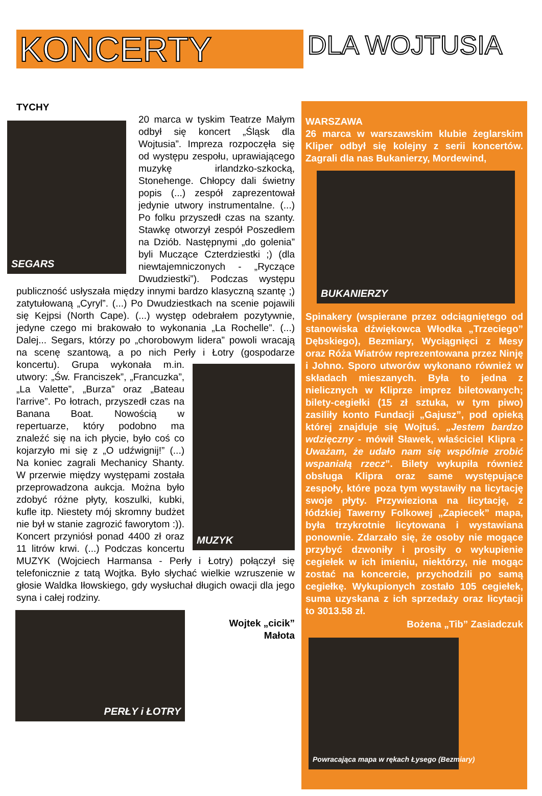KONCERTY
DLA WOJTUSIA
TYCHY
SEGARS
20 marca w tyskim Teatrze Małym odbył się koncert „Śląsk dla Wojtusia”. Impreza rozpoczęła się od występu zespołu, uprawiającego muzykę irlandzko-szkocką, Stonehenge. Chłopcy dali świetny popis (...) zespół zaprezentował jedynie utwory instrumentalne. (...) Po folku przyszedł czas na szanty. Stawkę otworzył zespół Poszedłem na Dziób. Następnymi „do golenia” byli Muczące Czterdziestki ;) (dla niewtajemniczonych - „Ryczące Dwudziestki”). Podczas występu publiczność usłyszała między innymi bardzo klasyczną szantę ;) zatytułowaną „Cyryl”. (...) Po Dwudziestkach na scenie pojawili się Kejpsi (North Cape). (...) występ odebrałem pozytywnie, jedyne czego mi brakowało to wykonania „La Rochelle”. (...) Dalej... Segars, którzy po „chorobowym lidera” powoli wracają na scenę szantową, a po nich Perły i Łotry
MUZYK
(gospodarze koncertu). Grupa wykonała m.in. utwory: „Św. Franciszek”, „Francuzka”, „La Valette”, „Burza” oraz „Bateau l'arrive”. Po łotrach, przyszedł czas na Banana Boat. Nowością w repertuarze, który podobno ma znaleźć się na ich płycie, było coś co kojarzyło mi się z „O udźwignij!” (...) Na koniec zagrali Mechanicy Shanty. W przerwie między występami została przeprowadzona aukcja. Można było zdobyć różne płyty, koszulki, kubki, kufle itp. Niestety mój skromny budżet nie był w stanie zagrozić faworytom :)). Koncert przyniósł ponad 4400 zł oraz 11 litrów krwi. (...) Podczas koncertu MUZYK (Wojciech Harmansa - Perły i Łotry) połączył się telefonicznie z tatą Wojtka. Było słychać wielkie wzruszenie w głosie Waldka Iłowskiego, gdy wysłuchał długich owacji dla jego syna i całej rodziny.
PERŁY i ŁOTRY
Wojtek „cicik”
Małota
WARSZAWA
26 marca w warszawskim klubie żeglarskim Kliper odbył się kolejny z serii koncertów. Zagrali dla nas Bukanierzy, Mordewind,
BUKANIERZY
Spinakery (wspierane przez odciągniętego od stanowiska dźwiękowca Włodka „Trzeciego” Dębskiego), Bezmiary, Wyciągnięci z Mesy oraz Róża Wiatrów reprezentowana przez Ninję i Johno. Sporo utworów wykonano również w składach mieszanych. Była to jedna z nielicznych w Kliprze imprez biletowanych; bilety-cegiełki (15 zł sztuka, w tym piwo) zasiliły konto Fundacji „Gajusz”, pod opieką której znajduje się Wojtuś. „Jestem bardzo wdzięczny - mówił Sławek, właściciel Klipra - Uważam, że udało nam się wspólnie zrobić wspaniałą rzecz”. Bilety wykupiła również obsługa Klipra oraz same występujące zespoły, które poza tym wystawiły na licytację swoje płyty. Przywieziona na licytację, z łódzkiej Tawerny Folkowej „Zapiecek” mapa, była trzykrotnie licytowana i wystawiana ponownie. Zdarzało się, że osoby nie mogące przybyć dzwoniły i prosiły o wykupienie cegiełek w ich imieniu, niektórzy, nie mogąc zostać na koncercie, przychodzili po samą cegiełkę. Wykupionych zostało 105 cegiełek, suma uzyskana z ich sprzedaży oraz licytacji to 3013.58 zł.
Bożena „Tib” Zasiadczuk
Powracająca mapa w rękach Łysego (Bezmiary)